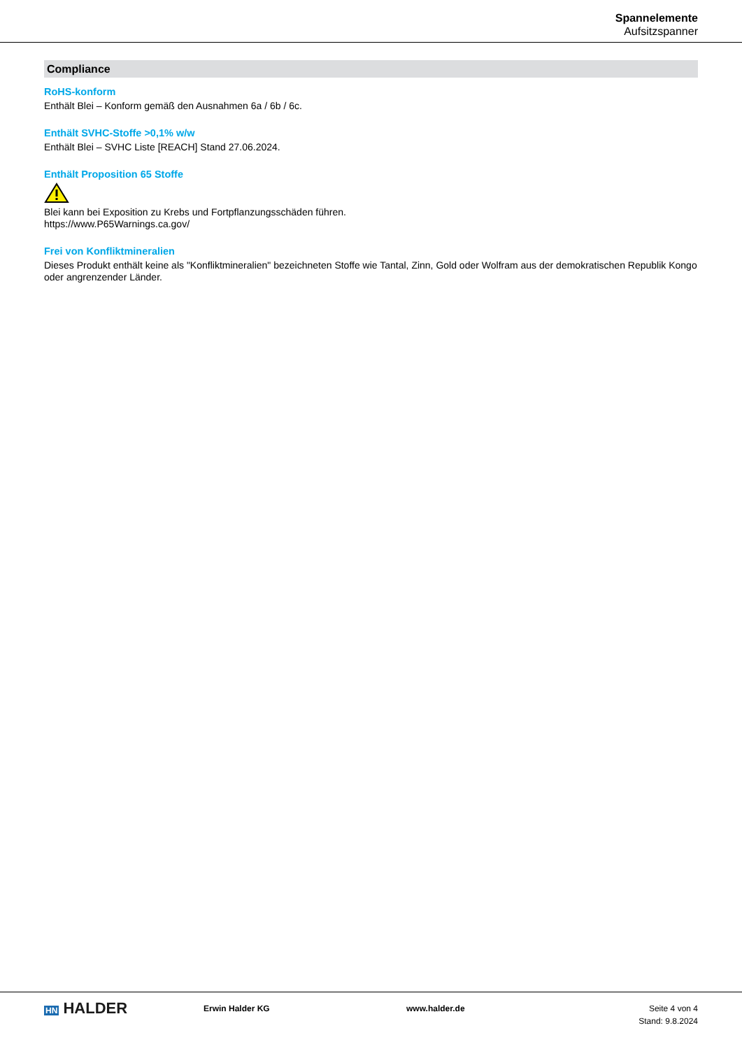Spannelemente
Aufsitzspanner
Compliance
RoHS-konform
Enthält Blei – Konform gemäß den Ausnahmen 6a / 6b / 6c.
Enthält SVHC-Stoffe >0,1% w/w
Enthält Blei – SVHC Liste [REACH] Stand 27.06.2024.
Enthält Proposition 65 Stoffe
Blei kann bei Exposition zu Krebs und Fortpflanzungsschäden führen.
https://www.P65Warnings.ca.gov/
Frei von Konfliktmineralien
Dieses Produkt enthält keine als "Konfliktmineralien" bezeichneten Stoffe wie Tantal, Zinn, Gold oder Wolfram aus der demokratischen Republik Kongo oder angrenzender Länder.
HN HALDER
Erwin Halder KG www.halder.de Seite 4 von 4
Stand: 9.8.2024